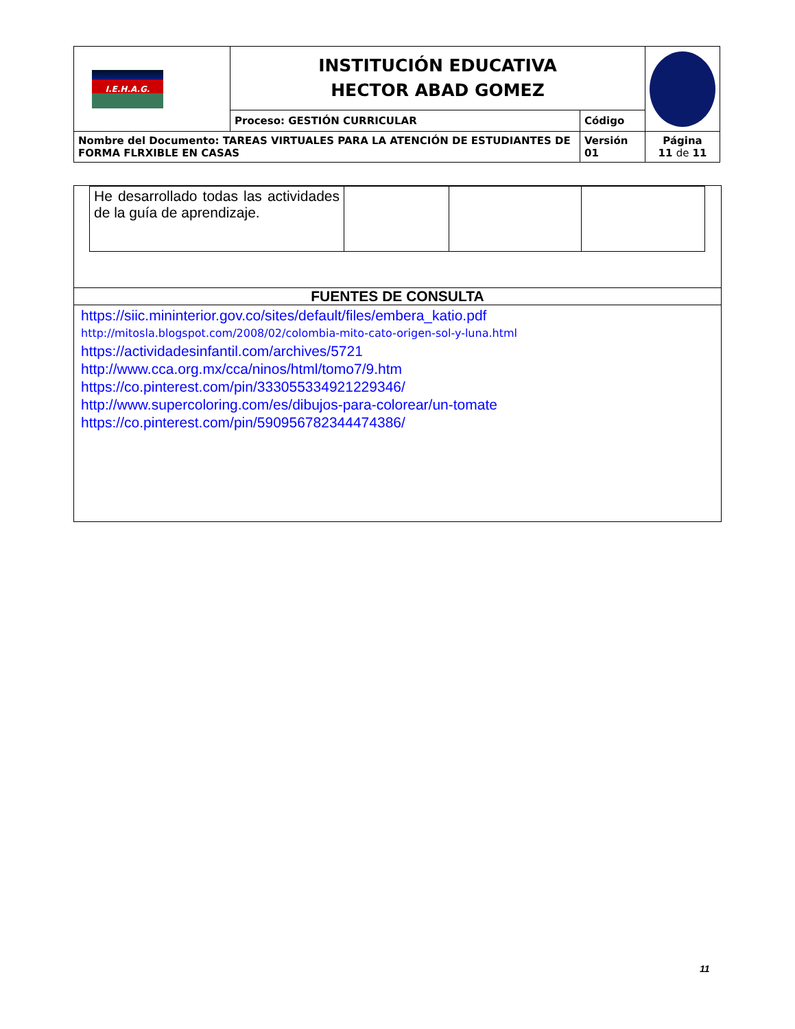| I.E.H.A.G. | INSTITUCIÓN EDUCATIVA HECTOR ABAD GOMEZ | | |
| | Proceso: GESTIÓN CURRICULAR | Código | |
| Nombre del Documento: TAREAS VIRTUALES PARA LA ATENCIÓN DE ESTUDIANTES DE FORMA FLRXIBLE EN CASAS | | Versión 01 | Página 11 de 11 |
| He desarrollado todas las actividades de la guía de aprendizaje. | | | |
FUENTES DE CONSULTA
https://siic.mininterior.gov.co/sites/default/files/embera_katio.pdf
http://mitosla.blogspot.com/2008/02/colombia-mito-cato-origen-sol-y-luna.html
https://actividadesinfantil.com/archives/5721
http://www.cca.org.mx/cca/ninos/html/tomo7/9.htm
https://co.pinterest.com/pin/333055334921229346/
http://www.supercoloring.com/es/dibujos-para-colorear/un-tomate
https://co.pinterest.com/pin/590956782344474386/
11